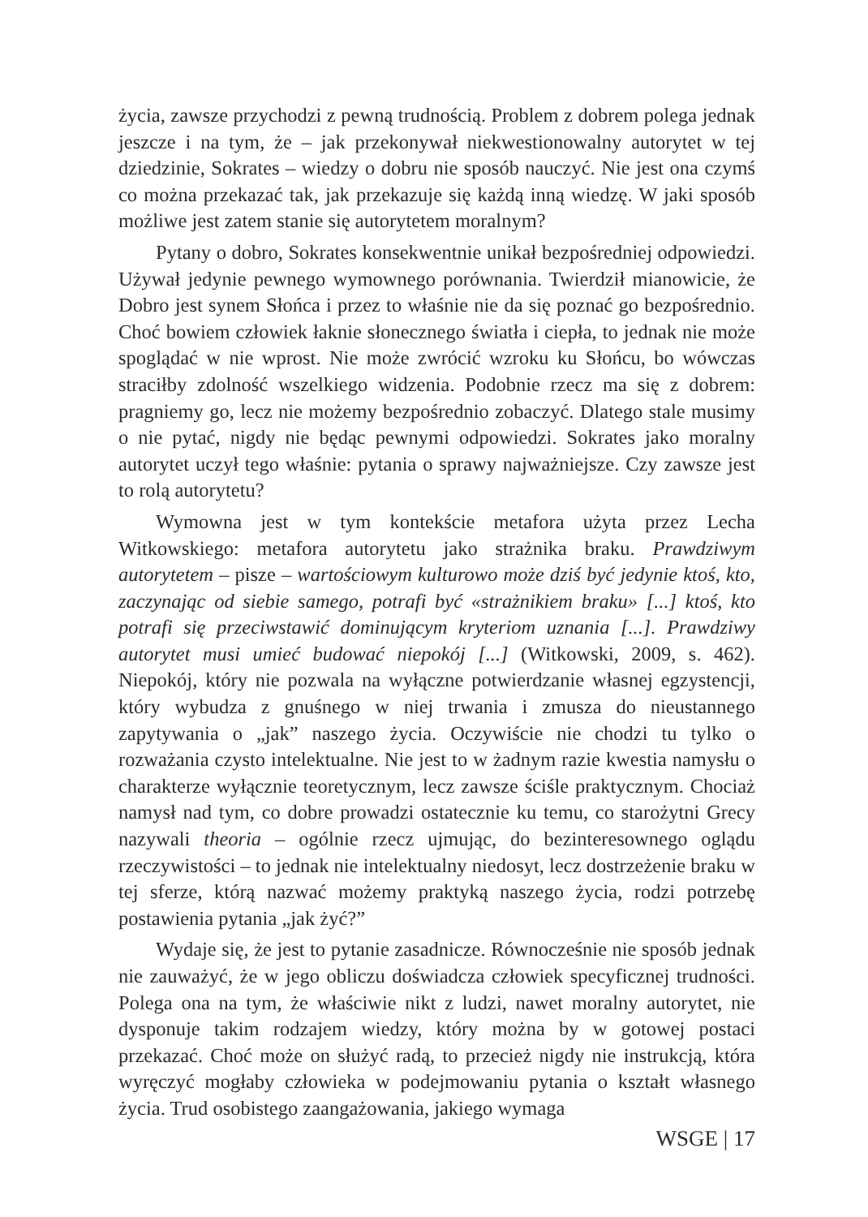życia, zawsze przychodzi z pewną trudnością. Problem z dobrem polega jednak jeszcze i na tym, że – jak przekonywał niekwestionowalny autorytet w tej dziedzinie, Sokrates – wiedzy o dobru nie sposób nauczyć. Nie jest ona czymś co można przekazać tak, jak przekazuje się każdą inną wiedzę. W jaki sposób możliwe jest zatem stanie się autorytetem moralnym?
Pytany o dobro, Sokrates konsekwentnie unikał bezpośredniej odpowiedzi. Używał jedynie pewnego wymownego porównania. Twierdził mianowicie, że Dobro jest synem Słońca i przez to właśnie nie da się poznać go bezpośrednio. Choć bowiem człowiek łaknie słonecznego światła i ciepła, to jednak nie może spoglądać w nie wprost. Nie może zwrócić wzroku ku Słońcu, bo wówczas straciłby zdolność wszelkiego widzenia. Podobnie rzecz ma się z dobrem: pragniemy go, lecz nie możemy bezpośrednio zobaczyć. Dlatego stale musimy o nie pytać, nigdy nie będąc pewnymi odpowiedzi. Sokrates jako moralny autorytet uczył tego właśnie: pytania o sprawy najważniejsze. Czy zawsze jest to rolą autorytetu?
Wymowna jest w tym kontekście metafora użyta przez Lecha Witkowskiego: metafora autorytetu jako strażnika braku. Prawdziwym autorytetem – pisze – wartościowym kulturowo może dziś być jedynie ktoś, kto, zaczynając od siebie samego, potrafi być «strażnikiem braku» [...] ktoś, kto potrafi się przeciwstawić dominującym kryteriom uznania [...]. Prawdziwy autorytet musi umieć budować niepokój [...] (Witkowski, 2009, s. 462). Niepokój, który nie pozwala na wyłączne potwierdzanie własnej egzystencji, który wybudza z gnuśnego w niej trwania i zmusza do nieustannego zapytywania o „jak” naszego życia. Oczywiście nie chodzi tu tylko o rozważania czysto intelektualne. Nie jest to w żadnym razie kwestia namysłu o charakterze wyłącznie teoretycznym, lecz zawsze ściśle praktycznym. Chociaż namysł nad tym, co dobre prowadzi ostatecznie ku temu, co starożytni Grecy nazywali theoria – ogólnie rzecz ujmując, do bezinteresownego oglądu rzeczywistości – to jednak nie intelektualny niedosyt, lecz dostrzeżenie braku w tej sferze, którą nazwać możemy praktyką naszego życia, rodzi potrzebę postawienia pytania „jak żyć?”
Wydaje się, że jest to pytanie zasadnicze. Równocześnie nie sposób jednak nie zauważyć, że w jego obliczu doświadcza człowiek specyficznej trudności. Polega ona na tym, że właściwie nikt z ludzi, nawet moralny autorytet, nie dysponuje takim rodzajem wiedzy, który można by w gotowej postaci przekazać. Choć może on służyć radą, to przecież nigdy nie instrukcją, która wyręczyć mogłaby człowieka w podejmowaniu pytania o kształt własnego życia. Trud osobistego zaangażowania, jakiego wymaga
WSGE | 17